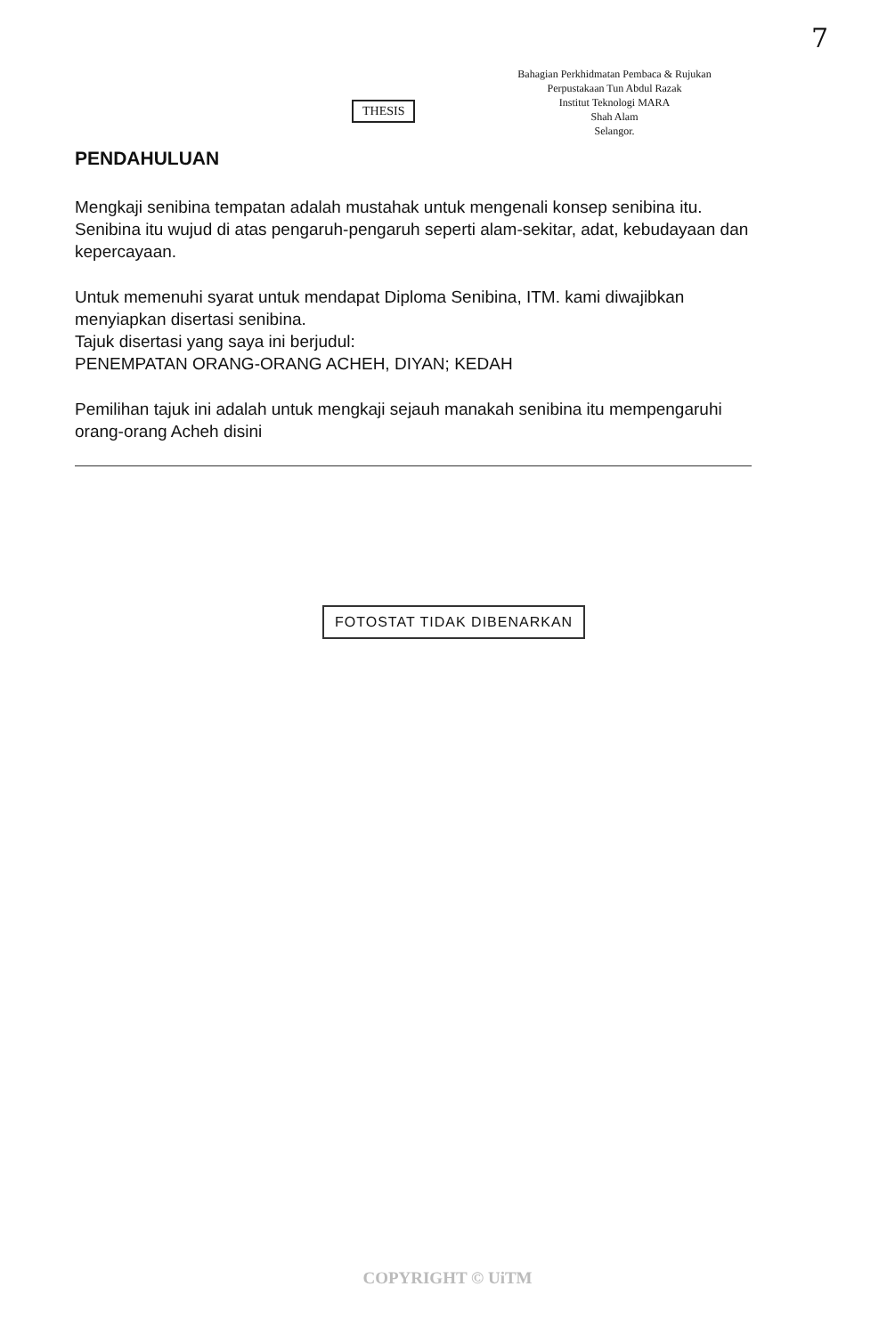7
Bahagian Perkhidmatan Pembaca & Rujukan
Perpustakaan Tun Abdul Razak
Institut Teknologi MARA
Shah Alam
Selangor.
THESIS
PENDAHULUAN
Mengkaji senibina tempatan adalah mustahak untuk mengenali konsep senibina itu.
Senibina itu wujud di atas pengaruh-pengaruh seperti alam-sekitar, adat, kebudayaan dan kepercayaan.
Untuk memenuhi syarat untuk mendapat Diploma Senibina, ITM. kami diwajibkan menyiapkan disertasi senibina.
Tajuk disertasi yang saya ini berjudul:
PENEMPATAN ORANG-ORANG ACHEH, DIYAN; KEDAH
Pemilihan tajuk ini adalah untuk mengkaji sejauh manakah senibina itu mempengaruhi orang-orang Acheh disini
FOTOSTAT TIDAK DIBENARKAN
COPYRIGHT © UiTM